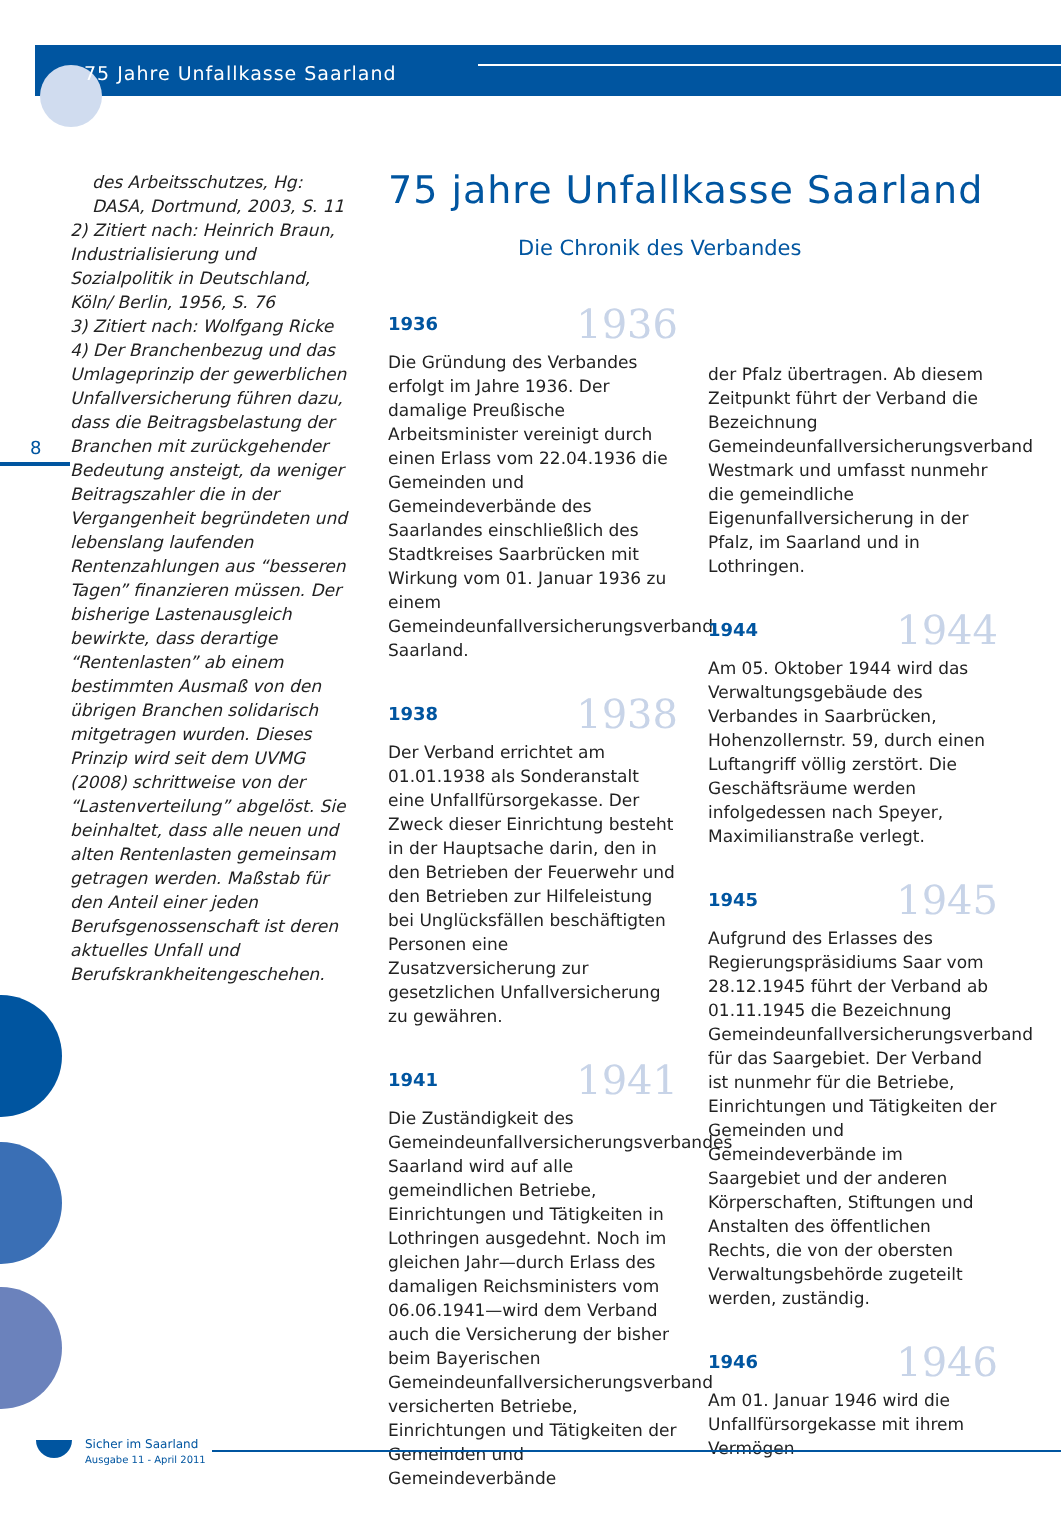75 Jahre Unfallkasse Saarland
8
des Arbeitsschutzes, Hg: DASA, Dortmund, 2003, S. 11
2) Zitiert nach: Heinrich Braun, Industrialisierung und Sozialpolitik in Deutschland, Köln/ Berlin, 1956, S. 76
3) Zitiert nach: Wolfgang Ricke
4) Der Branchenbezug und das Umlageprinzip der gewerblichen Unfallversicherung führen dazu, dass die Beitragsbelastung der Branchen mit zurückgehender Bedeutung ansteigt, da weniger Beitragszahler die in der Vergangenheit begründeten und lebenslang laufenden Rentenzahlungen aus “besseren Tagen” finanzieren müssen. Der bisherige Lastenausgleich bewirkte, dass derartige “Rentenlasten” ab einem bestimmten Ausmaß von den übrigen Branchen solidarisch mitgetragen wurden. Dieses Prinzip wird seit dem UVMG (2008) schrittweise von der “Lastenverteilung” abgelöst. Sie beinhaltet, dass alle neuen und alten Rentenlasten gemeinsam getragen werden. Maßstab für den Anteil einer jeden Berufsgenossenschaft ist deren aktuelles Unfall und Berufskrankheitengeschehen.
75 jahre Unfallkasse Saarland
Die Chronik des Verbandes
1936 1936
Die Gründung des Verbandes erfolgt im Jahre 1936. Der damalige Preußische Arbeitsminister vereinigt durch einen Erlass vom 22.04.1936 die Gemeinden und Gemeindeverbände des Saarlandes einschließlich des Stadtkreises Saarbrücken mit Wirkung vom 01. Januar 1936 zu einem Gemeindeunfallversicherungsverband Saarland.
1938 1938
Der Verband errichtet am 01.01.1938 als Sonderanstalt eine Unfallfürsorgekasse. Der Zweck dieser Einrichtung besteht in der Hauptsache darin, den in den Betrieben der Feuerwehr und den Betrieben zur Hilfeleistung bei Unglücksfällen beschäftigten Personen eine Zusatzversicherung zur gesetzlichen Unfallversicherung zu gewähren.
1941 1941
Die Zuständigkeit des Gemeindeunfallversicherungsverbandes Saarland wird auf alle gemeindlichen Betriebe, Einrichtungen und Tätigkeiten in Lothringen ausgedehnt. Noch im gleichen Jahr—durch Erlass des damaligen Reichsministers vom 06.06.1941—wird dem Verband auch die Versicherung der bisher beim Bayerischen Gemeindeunfallversicherungsverband versicherten Betriebe, Einrichtungen und Tätigkeiten der Gemeinden und Gemeindeverbände
der Pfalz übertragen. Ab diesem Zeitpunkt führt der Verband die Bezeichnung Gemeindeunfallversicherungsverband Westmark und umfasst nunmehr die gemeindliche Eigenunfallversicherung in der Pfalz, im Saarland und in Lothringen.
1944 1944
Am 05. Oktober 1944 wird das Verwaltungsgebäude des Verbandes in Saarbrücken, Hohenzollernstr. 59, durch einen Luftangriff völlig zerstört. Die Geschäftsräume werden infolgedessen nach Speyer, Maximilianstraße verlegt.
1945 1945
Aufgrund des Erlasses des Regierungspräsidiums Saar vom 28.12.1945 führt der Verband ab 01.11.1945 die Bezeichnung Gemeindeunfallversicherungsverband für das Saargebiet. Der Verband ist nunmehr für die Betriebe, Einrichtungen und Tätigkeiten der Gemeinden und Gemeindeverbände im Saargebiet und der anderen Körperschaften, Stiftungen und Anstalten des öffentlichen Rechts, die von der obersten Verwaltungsbehörde zugeteilt werden, zuständig.
1946 1946
Am 01. Januar 1946 wird die Unfallfürsorgekasse mit ihrem Vermögen
Sicher im Saarland
Ausgabe 11 - April 2011